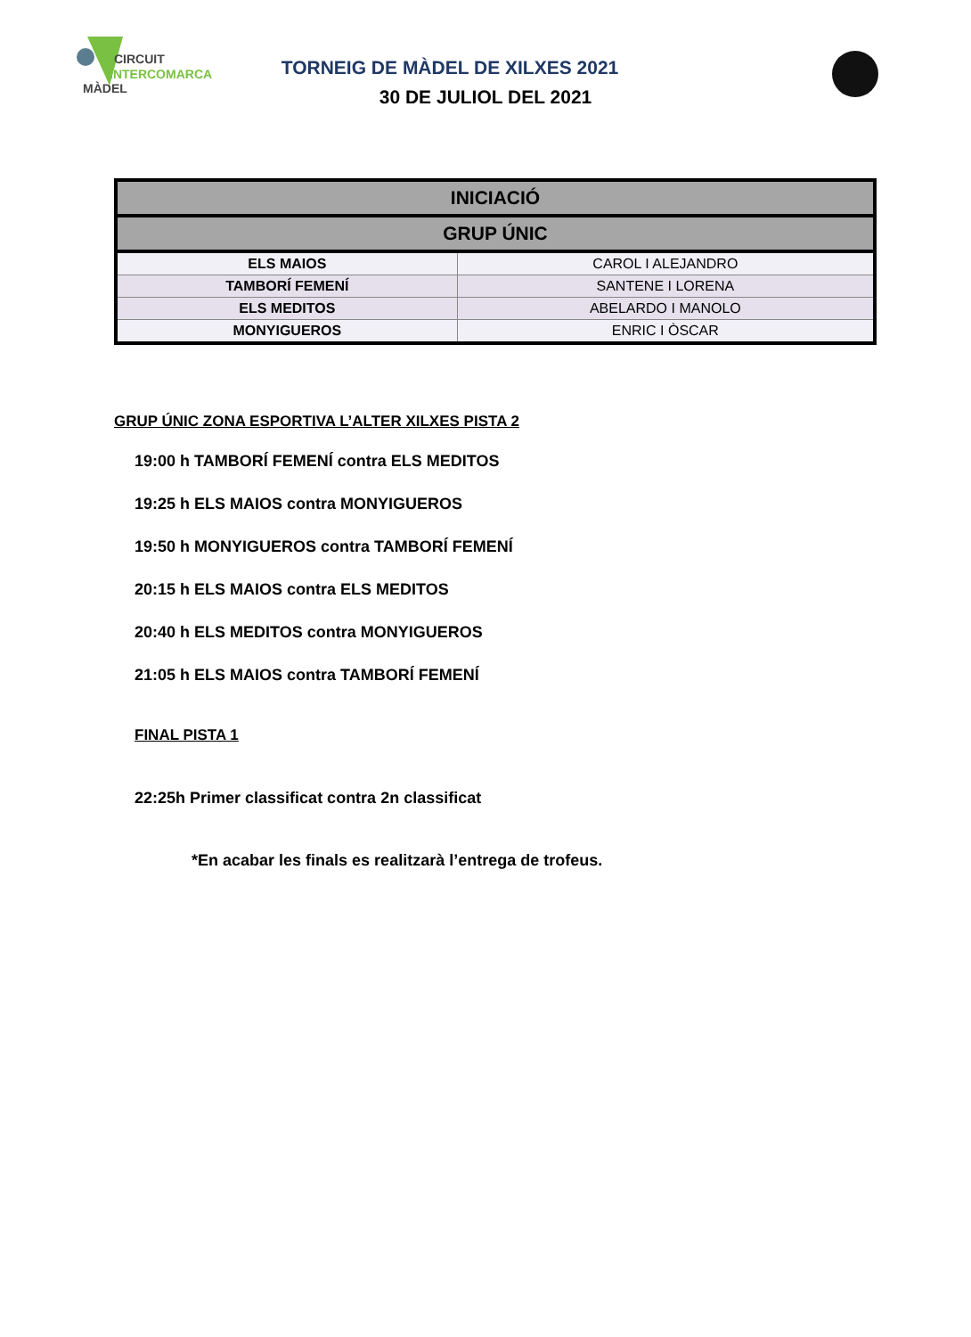CIRCUIT
INTERCOMARCAL
MÀDEL
TORNEIG DE MÀDEL DE XILXES 2021
30 DE JULIOL DEL 2021
| INICIACIÓ | |
| --- | --- |
| GRUP ÚNIC | |
| ELS MAIOS | CAROL I ALEJANDRO |
| TAMBORÍ FEMENÍ | SANTENE I LORENA |
| ELS MEDITOS | ABELARDO I MANOLO |
| MONYIGUEROS | ENRIC I ÒSCAR |
GRUP ÚNIC ZONA ESPORTIVA L’ALTER XILXES PISTA 2
19:00 h TAMBORÍ FEMENÍ contra ELS MEDITOS
19:25 h ELS MAIOS contra MONYIGUEROS
19:50 h MONYIGUEROS contra TAMBORÍ FEMENÍ
20:15 h ELS MAIOS contra ELS MEDITOS
20:40 h ELS MEDITOS contra MONYIGUEROS
21:05 h ELS MAIOS contra TAMBORÍ FEMENÍ
FINAL PISTA 1
22:25h Primer classificat contra 2n classificat
*En acabar les finals es realitzarà l’entrega de trofeus.